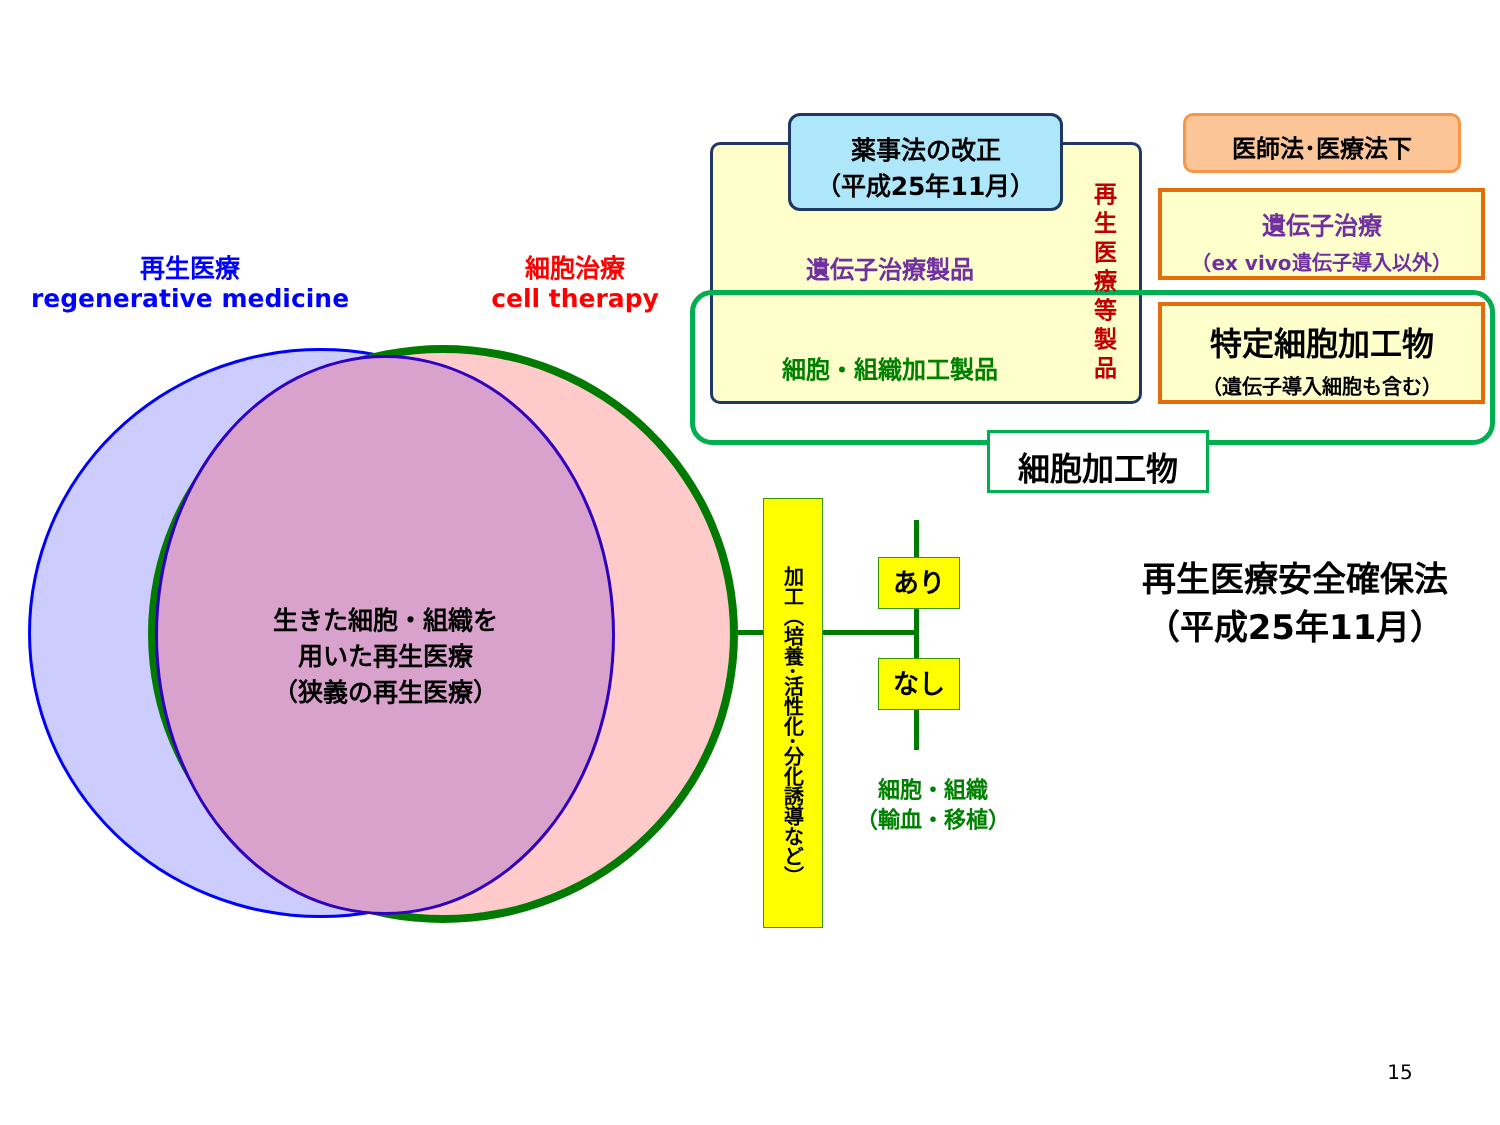再生医療
regenerative medicine
細胞治療
cell therapy
生きた細胞・組織を
用いた再生医療
（狭義の再生医療）
薬事法の改正
（平成25年11月）
遺伝子治療製品
細胞・組織加工製品
再
生
医
療
等
製
品
医師法･医療法下
遺伝子治療
（ex vivo遺伝子導入以外）
特定細胞加工物
（遺伝子導入細胞も含む）
細胞加工物
加工（培養･活性化･分化誘導など）
あり
なし
細胞・組織
（輸血・移植）
再生医療安全確保法
（平成25年11月）
15